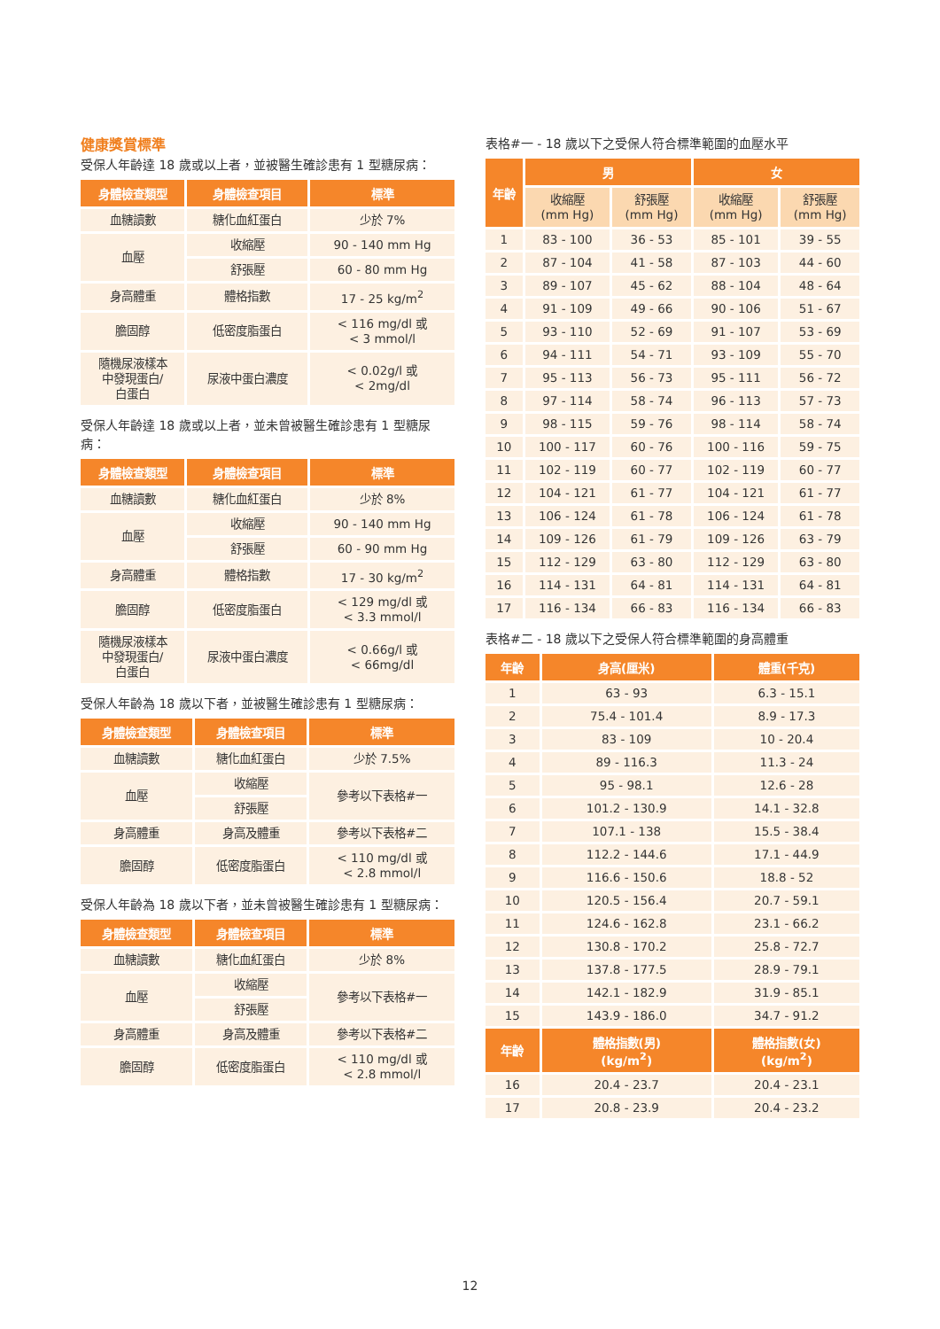健康獎賞標準
受保人年齡達 18 歲或以上者，並被醫生確診患有 1 型糖尿病：
| 身體檢查類型 | 身體檢查項目 | 標準 |
| --- | --- | --- |
| 血糖讀數 | 糖化血紅蛋白 | 少於 7% |
| 血壓 | 收縮壓 | 90 - 140 mm Hg |
| | 舒張壓 | 60 - 80 mm Hg |
| 身高體重 | 體格指數 | 17 - 25 kg/m<sup>2</sup> |
| 膽固醇 | 低密度脂蛋白 | < 116 mg/dl 或 < 3 mmol/l |
| 隨機尿液樣本 中發現蛋白/ 白蛋白 | 尿液中蛋白濃度 | < 0.02g/l 或 < 2mg/dl |
受保人年齡達 18 歲或以上者，並未曾被醫生確診患有 1 型糖尿病：
| 身體檢查類型 | 身體檢查項目 | 標準 |
| --- | --- | --- |
| 血糖讀數 | 糖化血紅蛋白 | 少於 8% |
| 血壓 | 收縮壓 | 90 - 140 mm Hg |
| | 舒張壓 | 60 - 90 mm Hg |
| 身高體重 | 體格指數 | 17 - 30 kg/m<sup>2</sup> |
| 膽固醇 | 低密度脂蛋白 | < 129 mg/dl 或 < 3.3 mmol/l |
| 隨機尿液樣本 中發現蛋白/ 白蛋白 | 尿液中蛋白濃度 | < 0.66g/l 或 < 66mg/dl |
受保人年齡為 18 歲以下者，並被醫生確診患有 1 型糖尿病：
| 身體檢查類型 | 身體檢查項目 | 標準 |
| --- | --- | --- |
| 血糖讀數 | 糖化血紅蛋白 | 少於 7.5% |
| 血壓 | 收縮壓 | 參考以下表格#一 |
| | 舒張壓 | |
| 身高體重 | 身高及體重 | 參考以下表格#二 |
| 膽固醇 | 低密度脂蛋白 | < 110 mg/dl 或 < 2.8 mmol/l |
受保人年齡為 18 歲以下者，並未曾被醫生確診患有 1 型糖尿病：
| 身體檢查類型 | 身體檢查項目 | 標準 |
| --- | --- | --- |
| 血糖讀數 | 糖化血紅蛋白 | 少於 8% |
| 血壓 | 收縮壓 | 參考以下表格#一 |
| | 舒張壓 | |
| 身高體重 | 身高及體重 | 參考以下表格#二 |
| 膽固醇 | 低密度脂蛋白 | < 110 mg/dl 或 < 2.8 mmol/l |
表格#一 - 18 歲以下之受保人符合標準範圍的血壓水平
| 年齡 | 男 | | 女 | |
| --- | --- | --- | --- | --- |
| | 收縮壓 (mm Hg) | 舒張壓 (mm Hg) | 收縮壓 (mm Hg) | 舒張壓 (mm Hg) |
| 1 | 83 - 100 | 36 - 53 | 85 - 101 | 39 - 55 |
| 2 | 87 - 104 | 41 - 58 | 87 - 103 | 44 - 60 |
| 3 | 89 - 107 | 45 - 62 | 88 - 104 | 48 - 64 |
| 4 | 91 - 109 | 49 - 66 | 90 - 106 | 51 - 67 |
| 5 | 93 - 110 | 52 - 69 | 91 - 107 | 53 - 69 |
| 6 | 94 - 111 | 54 - 71 | 93 - 109 | 55 - 70 |
| 7 | 95 - 113 | 56 - 73 | 95 - 111 | 56 - 72 |
| 8 | 97 - 114 | 58 - 74 | 96 - 113 | 57 - 73 |
| 9 | 98 - 115 | 59 - 76 | 98 - 114 | 58 - 74 |
| 10 | 100 - 117 | 60 - 76 | 100 - 116 | 59 - 75 |
| 11 | 102 - 119 | 60 - 77 | 102 - 119 | 60 - 77 |
| 12 | 104 - 121 | 61 - 77 | 104 - 121 | 61 - 77 |
| 13 | 106 - 124 | 61 - 78 | 106 - 124 | 61 - 78 |
| 14 | 109 - 126 | 61 - 79 | 109 - 126 | 63 - 79 |
| 15 | 112 - 129 | 63 - 80 | 112 - 129 | 63 - 80 |
| 16 | 114 - 131 | 64 - 81 | 114 - 131 | 64 - 81 |
| 17 | 116 - 134 | 66 - 83 | 116 - 134 | 66 - 83 |
表格#二 - 18 歲以下之受保人符合標準範圍的身高體重
| 年齡 | 身高(厘米) | 體重(千克) |
| --- | --- | --- |
| 1 | 63 - 93 | 6.3 - 15.1 |
| 2 | 75.4 - 101.4 | 8.9 - 17.3 |
| 3 | 83 - 109 | 10 - 20.4 |
| 4 | 89 - 116.3 | 11.3 - 24 |
| 5 | 95 - 98.1 | 12.6 - 28 |
| 6 | 101.2 - 130.9 | 14.1 - 32.8 |
| 7 | 107.1 - 138 | 15.5 - 38.4 |
| 8 | 112.2 - 144.6 | 17.1 - 44.9 |
| 9 | 116.6 - 150.6 | 18.8 - 52 |
| 10 | 120.5 - 156.4 | 20.7 - 59.1 |
| 11 | 124.6 - 162.8 | 23.1 - 66.2 |
| 12 | 130.8 - 170.2 | 25.8 - 72.7 |
| 13 | 137.8 - 177.5 | 28.9 - 79.1 |
| 14 | 142.1 - 182.9 | 31.9 - 85.1 |
| 15 | 143.9 - 186.0 | 34.7 - 91.2 |
| 年齡 | 體格指數(男) (kg/m<sup>2</sup>) | 體格指數(女) (kg/m<sup>2</sup>) |
| 16 | 20.4 - 23.7 | 20.4 - 23.1 |
| 17 | 20.8 - 23.9 | 20.4 - 23.2 |
12